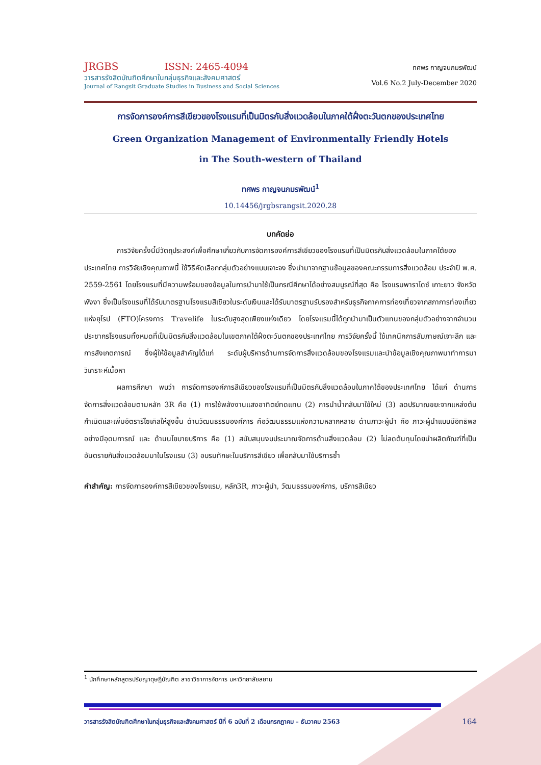JRGBS ISSN: 2465-4094
วารสารรังสิตบัณฑิตศึกษาในกลุ่มธุรกิจและสังคมศาสตร์
Journal of Rangsit Graduate Studies in Business and Social Sciences
ทศพร กาญจนภมรพัฒน์
Vol.6 No.2 July-December 2020
การจัดการองค์การสีเขียวของโรงแรมที่เป็นมิตรกับสิ่งแวดล้อมในภาคใต้ฝั่งตะวันตกของประเทศไทย
Green Organization Management of Environmentally Friendly Hotels
in The South-western of Thailand
ทศพร กาญจนภมรพัฒน์<sup>1</sup>
10.14456/jrgbsrangsit.2020.28
บทคัดย่อ
การวิจัยครั้งนี้มีวัตถุประสงค์เพื่อศึกษาเกี่ยวกับการจัดการองค์การสีเขียวของโรงแรมที่เป็นมิตรกับสิ่งแวดล้อมในภาคใต้ของประเทศไทย การวิจัยเชิงคุณภาพนี้ ใช้วิธีคัดเลือกกลุ่มตัวอย่างแบบเจาะจง ซึ่งนำมาจากฐานข้อมูลของคณะกรรมการสิ่งแวดล้อม ประจำปี พ.ศ. 2559-2561 โดยโรงแรมที่มีความพร้อมของข้อมูลในการนำมาใช้เป็นกรณีศึกษาได้อย่างสมบูรณ์ที่สุด คือ โรงแรมพาราไดซ์ เกาะยาว จังหวัดพังงา ซึ่งเป็นโรงแรมที่ได้รับมาตรฐานโรงแรมสีเขียวในระดับเงินและได้รับมาตรฐานรับรองสำหรับธุรกิจภาคการท่องเที่ยวจากสภาการท่องเที่ยวแห่งยุโรป (FTO)โครงการ Travelife ในระดับสูงสุดเพียงแห่งเดียว โดยโรงแรมนี้ได้ถูกนำมาเป็นตัวแทนของกลุ่มตัวอย่างจากจำนวนประชากรโรงแรมทั้งหมดที่เป็นมิตรกับสิ่งแวดล้อมในเขตภาคใต้ฝั่งตะวันตกของประเทศไทย การวิจัยครั้งนี้ ใช้เทคนิคการสัมภาษณ์เจาะลึก และการสังเกตการณ์ ซึ่งผู้ให้ข้อมูลสำคัญได้แก่ ระดับผู้บริหารด้านการจัดการสิ่งแวดล้อมของโรงแรมและนำข้อมูลเชิงคุณภาพมาทำการมาวิเคราะห์เนื้อหา
ผลการศึกษา พบว่า การจัดการองค์การสีเขียวของโรงแรมที่เป็นมิตรกับสิ่งแวดล้อมในภาคใต้ของประเทศไทย ได้แก่ ด้านการจัดการสิ่งแวดล้อมตามหลัก 3R คือ (1) การใช้พลังงานแสงอาทิตย์ทดแทน (2) การนำน้ำกลับมาใช้ใหม่ (3) ลดปริมาณขยะจากแหล่งต้นกำเนิดและเพิ่มอัตรารีไซเคิลให้สูงขึ้น ด้านวัฒนธรรมองค์การ คือวัฒนธรรมแห่งความหลากหลาย ด้านภาวะผู้นำ คือ ภาวะผู้นำแบบมีอิทธิพลอย่างมีอุดมการณ์ และ ด้านนโยบายบริการ คือ (1) สนับสนุนงบประมาณจัดการด้านสิ่งแวดล้อม (2) ไม่ลดต้นทุนโดยนำผลิตภัณฑ์ที่เป็นอันตรายกับสิ่งแวดล้อมมาในโรงแรม (3) อบรมทักษะในบริการสีเขียว เพื่อกลับมาใช้บริการซ้ำ
คำสำคัญ: การจัดการองค์การสีเขียวของโรงแรม, หลัก3R, ภาวะผู้นำ, วัฒนธรรมองค์การ, บริการสีเขียว
<sup>1</sup> นักศึกษาหลักสูตรปรัชญาดุษฎีบัณฑิต สาขาวิชาการจัดการ มหาวิทยาลัยสยาม
วารสารรังสิตบัณฑิตศึกษาในกลุ่มธุรกิจและสังคมศาสตร์ ปีที่ 6 ฉบับที่ 2 เดือนกรกฎาคม – ธันวาคม 2563 164